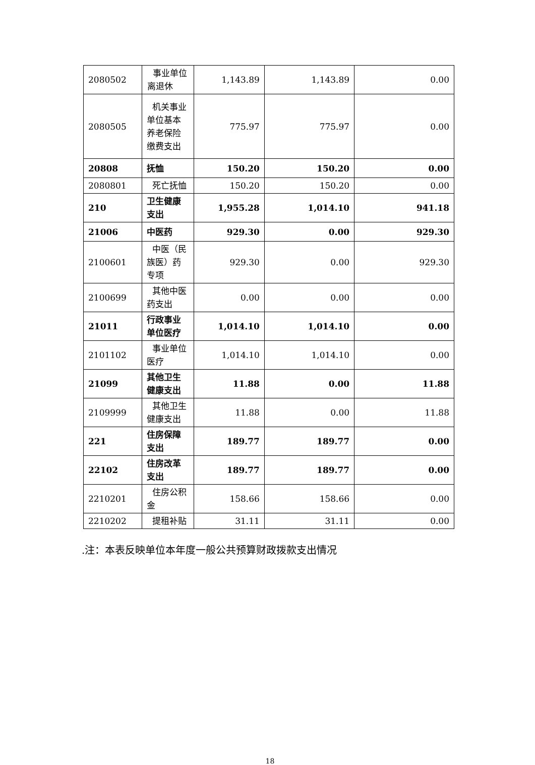| 2080502 | 事业单位离退休 | 1,143.89 | 1,143.89 | 0.00 |
| 2080505 | 机关事业单位基本养老保险缴费支出 | 775.97 | 775.97 | 0.00 |
| 20808 | 抚恤 | 150.20 | 150.20 | 0.00 |
| 2080801 | 死亡抚恤 | 150.20 | 150.20 | 0.00 |
| 210 | 卫生健康支出 | 1,955.28 | 1,014.10 | 941.18 |
| 21006 | 中医药 | 929.30 | 0.00 | 929.30 |
| 2100601 | 中医（民族医）药专项 | 929.30 | 0.00 | 929.30 |
| 2100699 | 其他中医药支出 | 0.00 | 0.00 | 0.00 |
| 21011 | 行政事业单位医疗 | 1,014.10 | 1,014.10 | 0.00 |
| 2101102 | 事业单位医疗 | 1,014.10 | 1,014.10 | 0.00 |
| 21099 | 其他卫生健康支出 | 11.88 | 0.00 | 11.88 |
| 2109999 | 其他卫生健康支出 | 11.88 | 0.00 | 11.88 |
| 221 | 住房保障支出 | 189.77 | 189.77 | 0.00 |
| 22102 | 住房改革支出 | 189.77 | 189.77 | 0.00 |
| 2210201 | 住房公积金 | 158.66 | 158.66 | 0.00 |
| 2210202 | 提租补贴 | 31.11 | 31.11 | 0.00 |
.注：本表反映单位本年度一般公共预算财政拨款支出情况
18